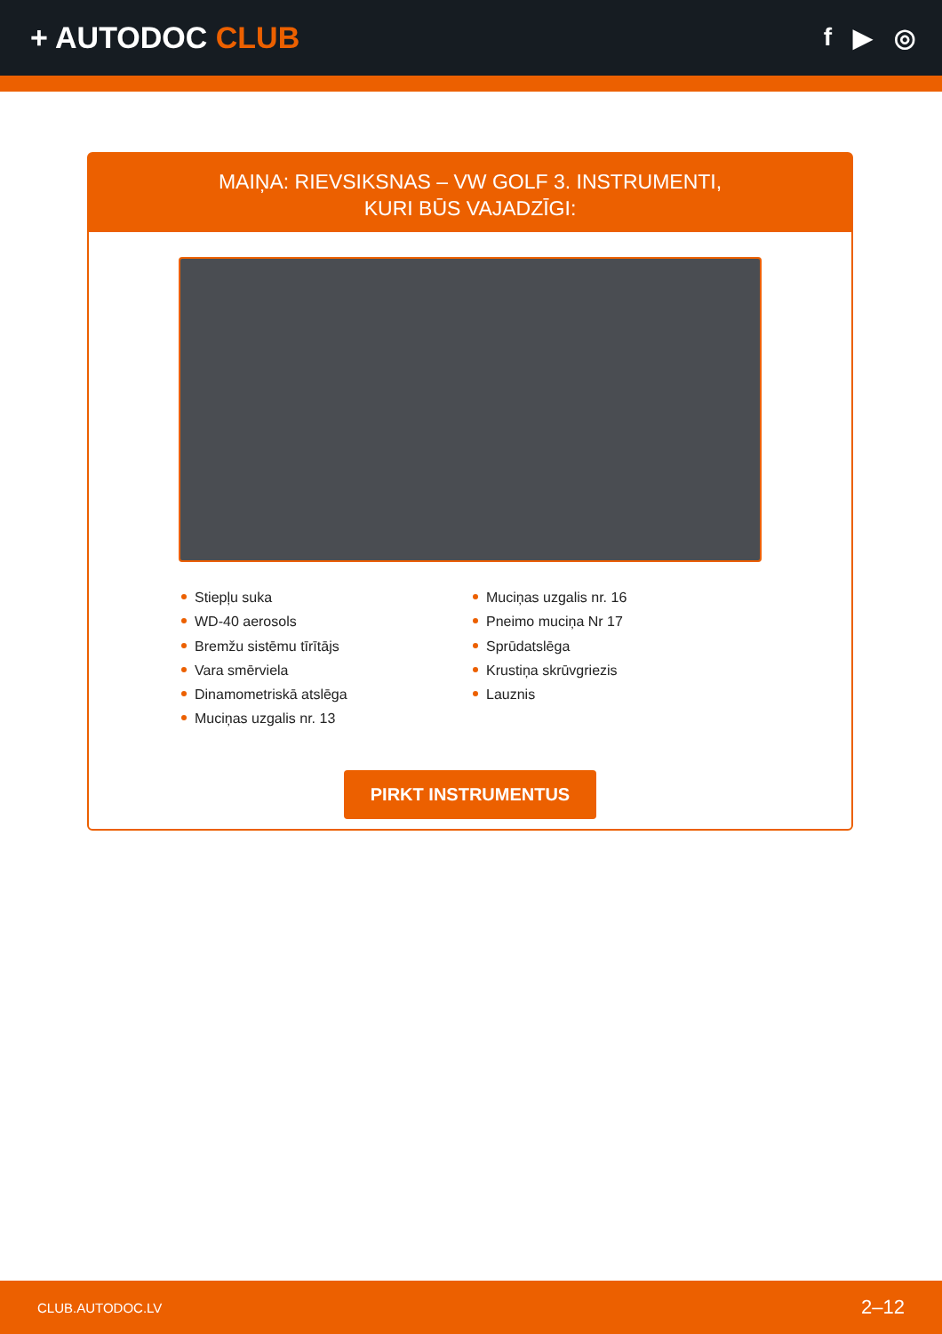+ AUTODOC CLUB
f ▶ ◎
MAIŅA: RIEVSIKSNAS – VW GOLF 3. INSTRUMENTI,
KURI BŪS VAJADZĪGI:
Stiepļu suka
WD-40 aerosols
Bremžu sistēmu tīrītājs
Vara smērviela
Dinamometriskā atslēga
Muciņas uzgalis nr. 13
Muciņas uzgalis nr. 16
Pneimo muciņa Nr 17
Sprūdatslēga
Krustiņa skrūvgriezis
Lauznis
PIRKT INSTRUMENTUS
CLUB.AUTODOC.LV 2–12